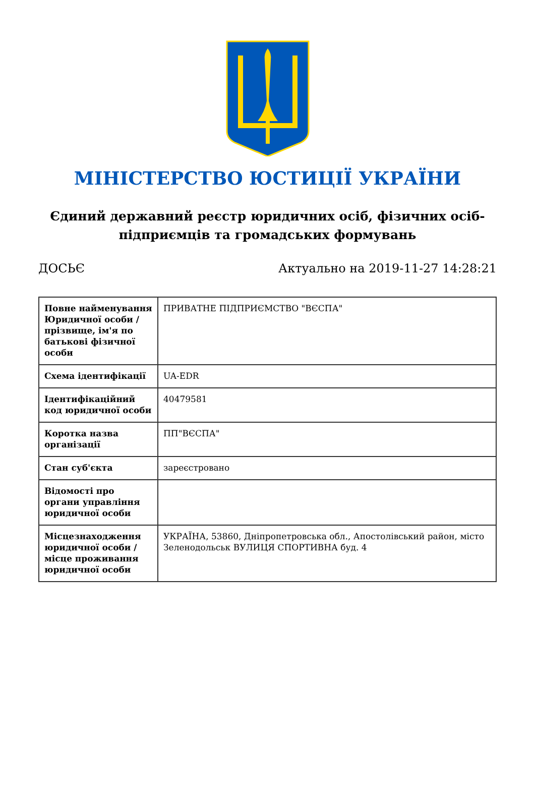МІНІСТЕРСТВО ЮСТИЦІЇ УКРАЇНИ
Єдиний державний реєстр юридичних осіб, фізичних осіб-підприємців та громадських формувань
ДОСЬЄ Актуально на 2019-11-27 14:28:21
| Повне найменування Юридичної особи / прізвище, ім'я по батькові фізичної особи | ПРИВАТНЕ ПІДПРИЄМСТВО "ВЄСПА" |
| Схема ідентифікації | UA-EDR |
| Ідентифікаційний код юридичної особи | 40479581 |
| Коротка назва організації | ПП"ВЄСПА" |
| Стан суб'єкта | зареєстровано |
| Відомості про органи управління юридичної особи | |
| Місцезнаходження юридичної особи / місце проживання юридичної особи | УКРАЇНА, 53860, Дніпропетровська обл., Апостолівський район, місто Зеленодольськ ВУЛИЦЯ СПОРТИВНА буд. 4 |